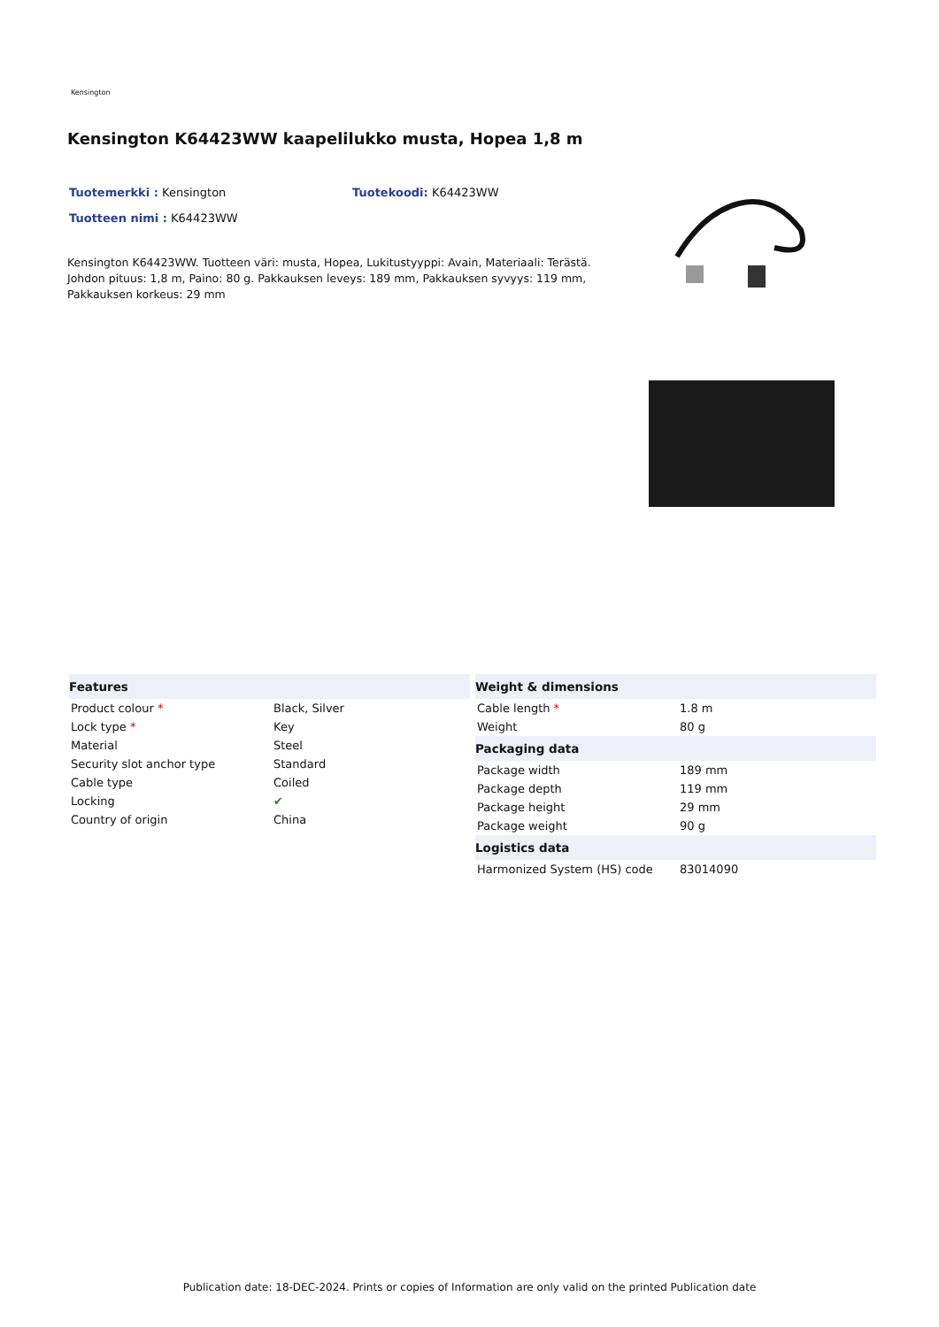Kensington
Kensington K64423WW kaapelilukko musta, Hopea 1,8 m
Tuotemerkki : Kensington Tuotekoodi: K64423WW
Tuotteen nimi : K64423WW
Kensington K64423WW. Tuotteen väri: musta, Hopea, Lukitustyyppi: Avain, Materiaali: Terästä. Johdon pituus: 1,8 m, Paino: 80 g. Pakkauksen leveys: 189 mm, Pakkauksen syvyys: 119 mm, Pakkauksen korkeus: 29 mm
| Features | |
| --- | --- |
| Product colour * | Black, Silver |
| Lock type * | Key |
| Material | Steel |
| Security slot anchor type | Standard |
| Cable type | Coiled |
| Locking | ✔ |
| Country of origin | China |
| Weight & dimensions | |
| --- | --- |
| Cable length * | 1.8 m |
| Weight | 80 g |
| Packaging data | |
| Package width | 189 mm |
| Package depth | 119 mm |
| Package height | 29 mm |
| Package weight | 90 g |
| Logistics data | |
| Harmonized System (HS) code | 83014090 |
Publication date: 18-DEC-2024. Prints or copies of Information are only valid on the printed Publication date